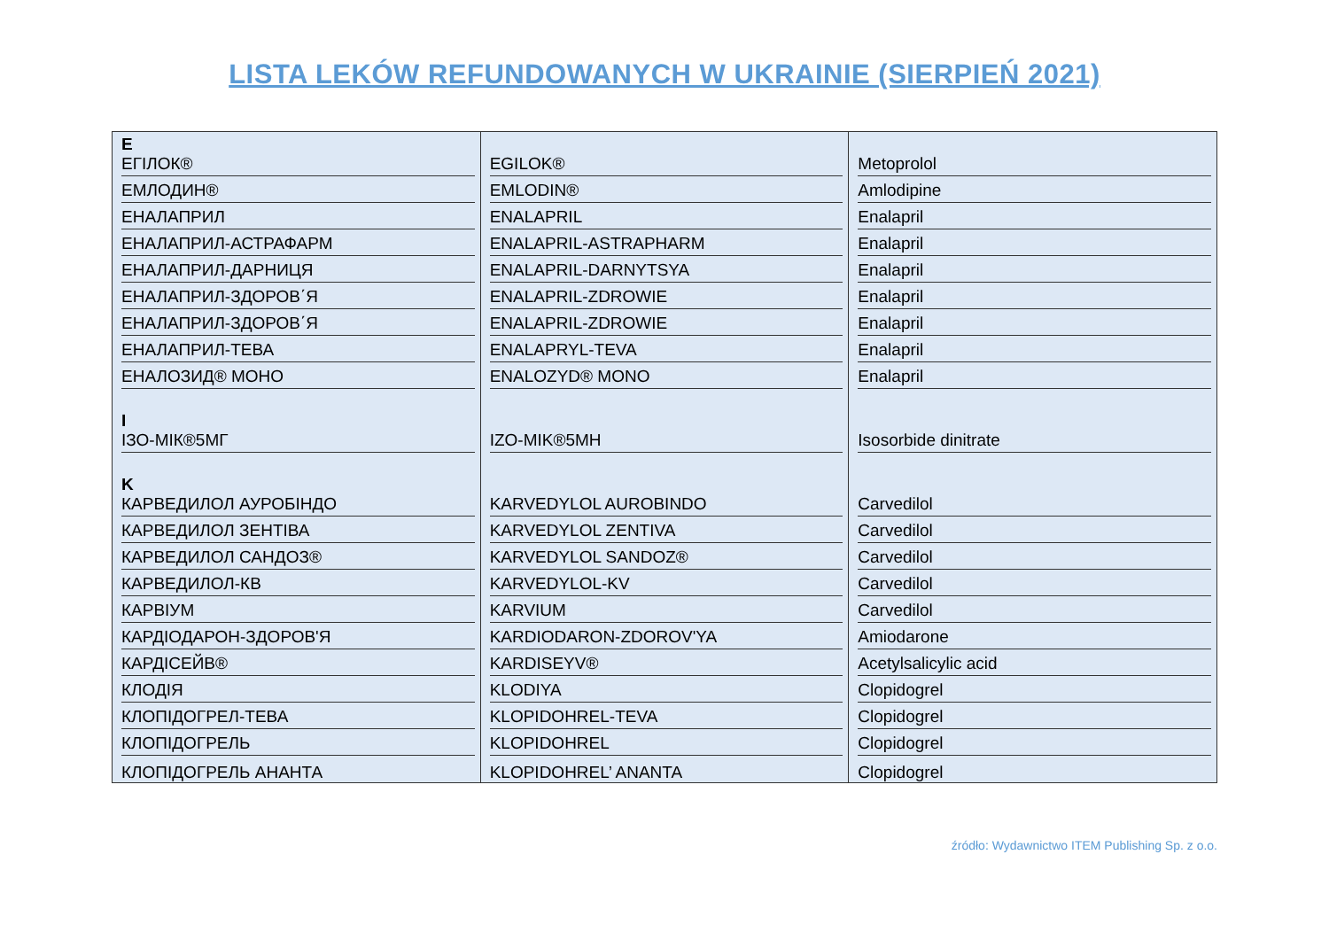LISTA LEKÓW REFUNDOWANYCH W UKRAINIE (SIERPIEŃ 2021)
| E ЕГІЛОК® | EGILOK® | Metoprolol |
| ЕМЛОДИН® | EMLODIN® | Amlodipine |
| ЕНАЛАПРИЛ | ENALAPRIL | Enalapril |
| ЕНАЛАПРИЛ-АСТРАФАРМ | ENALAPRIL-ASTRAPHARM | Enalapril |
| ЕНАЛАПРИЛ-ДАРНИЦЯ | ENALAPRIL-DARNYTSYA | Enalapril |
| ЕНАЛАПРИЛ-ЗДОРОВ΄Я | ENALAPRIL-ZDROWIE | Enalapril |
| ЕНАЛАПРИЛ-ЗДОРОВ΄Я | ENALAPRIL-ZDROWIE | Enalapril |
| ЕНАЛАПРИЛ-ТЕВА | ENALAPRYL-TEVA | Enalapril |
| ЕНАЛОЗИД® МОНО | ENALOZYD® MONO | Enalapril |
| I ІЗО-МІК®5МГ | IZO-MIK®5MH | Isosorbide dinitrate |
| K КАРВЕДИЛОЛ АУРОБІНДО | KARVEDYLOL AUROBINDO | Carvedilol |
| КАРВЕДИЛОЛ ЗЕНТІВА | KARVEDYLOL ZENTIVA | Carvedilol |
| КАРВЕДИЛОЛ САНДОЗ® | KARVEDYLOL SANDOZ® | Carvedilol |
| КАРВЕДИЛОЛ-КВ | KARVEDYLOL-KV | Carvedilol |
| КАРВІУМ | KARVIUM | Carvedilol |
| КАРДІОДАРОН-ЗДОРОВ'Я | KARDIODARON-ZDOROV'YA | Amiodarone |
| КАРДІСЕЙВ® | KARDISEYV® | Acetylsalicylic acid |
| КЛОДІЯ | KLODIYA | Clopidogrel |
| КЛОПІДОГРЕЛ-ТЕВА | KLOPIDOHREL-TEVA | Clopidogrel |
| КЛОПІДОГРЕЛЬ | KLOPIDOHREL | Clopidogrel |
| КЛОПІДОГРЕЛЬ АНАНТА | KLOPIDOHREL’ ANANTA | Clopidogrel |
źródło: Wydawnictwo ITEM Publishing Sp. z o.o.